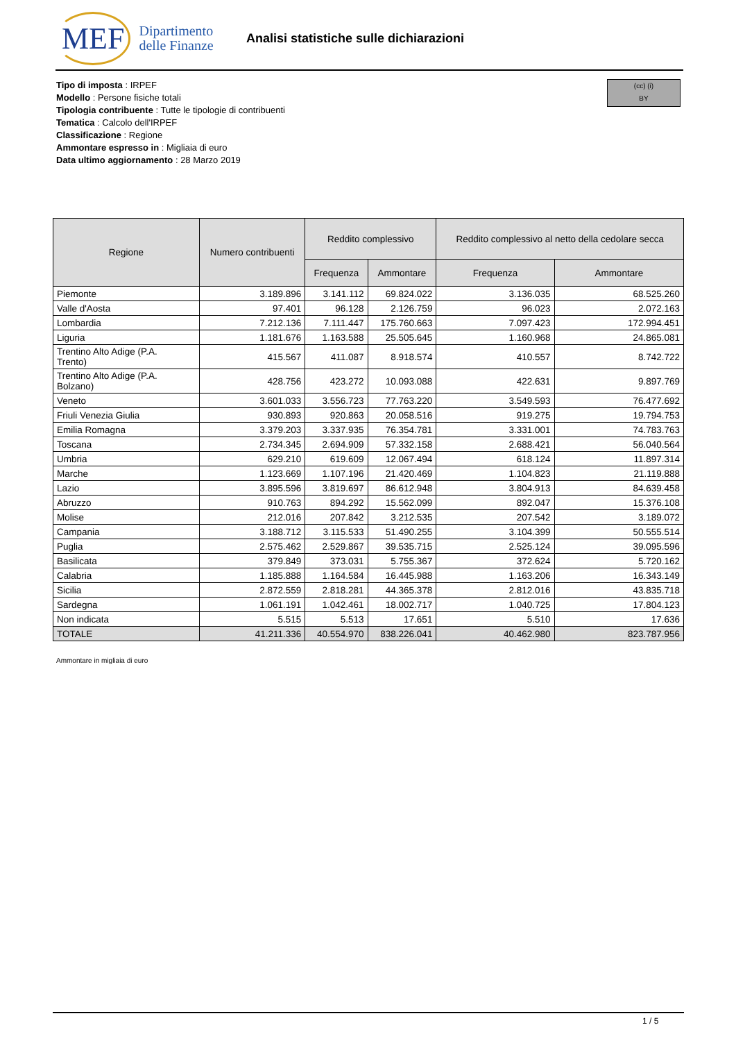MEF
Dipartimento
delle Finanze
Analisi statistiche sulle dichiarazioni
(cc) (i)
BY
Tipo di imposta : IRPEF
Modello : Persone fisiche totali
Tipologia contribuente : Tutte le tipologie di contribuenti
Tematica : Calcolo dell'IRPEF
Classificazione : Regione
Ammontare espresso in : Migliaia di euro
Data ultimo aggiornamento : 28 Marzo 2019
| Regione | Numero contribuenti | Reddito complessivo | | Reddito complessivo al netto della cedolare secca | |
| --- | --- | --- | --- | --- | --- |
| | | Frequenza | Ammontare | Frequenza | Ammontare |
| Piemonte | 3.189.896 | 3.141.112 | 69.824.022 | 3.136.035 | 68.525.260 |
| Valle d'Aosta | 97.401 | 96.128 | 2.126.759 | 96.023 | 2.072.163 |
| Lombardia | 7.212.136 | 7.111.447 | 175.760.663 | 7.097.423 | 172.994.451 |
| Liguria | 1.181.676 | 1.163.588 | 25.505.645 | 1.160.968 | 24.865.081 |
| Trentino Alto Adige (P.A. Trento) | 415.567 | 411.087 | 8.918.574 | 410.557 | 8.742.722 |
| Trentino Alto Adige (P.A. Bolzano) | 428.756 | 423.272 | 10.093.088 | 422.631 | 9.897.769 |
| Veneto | 3.601.033 | 3.556.723 | 77.763.220 | 3.549.593 | 76.477.692 |
| Friuli Venezia Giulia | 930.893 | 920.863 | 20.058.516 | 919.275 | 19.794.753 |
| Emilia Romagna | 3.379.203 | 3.337.935 | 76.354.781 | 3.331.001 | 74.783.763 |
| Toscana | 2.734.345 | 2.694.909 | 57.332.158 | 2.688.421 | 56.040.564 |
| Umbria | 629.210 | 619.609 | 12.067.494 | 618.124 | 11.897.314 |
| Marche | 1.123.669 | 1.107.196 | 21.420.469 | 1.104.823 | 21.119.888 |
| Lazio | 3.895.596 | 3.819.697 | 86.612.948 | 3.804.913 | 84.639.458 |
| Abruzzo | 910.763 | 894.292 | 15.562.099 | 892.047 | 15.376.108 |
| Molise | 212.016 | 207.842 | 3.212.535 | 207.542 | 3.189.072 |
| Campania | 3.188.712 | 3.115.533 | 51.490.255 | 3.104.399 | 50.555.514 |
| Puglia | 2.575.462 | 2.529.867 | 39.535.715 | 2.525.124 | 39.095.596 |
| Basilicata | 379.849 | 373.031 | 5.755.367 | 372.624 | 5.720.162 |
| Calabria | 1.185.888 | 1.164.584 | 16.445.988 | 1.163.206 | 16.343.149 |
| Sicilia | 2.872.559 | 2.818.281 | 44.365.378 | 2.812.016 | 43.835.718 |
| Sardegna | 1.061.191 | 1.042.461 | 18.002.717 | 1.040.725 | 17.804.123 |
| Non indicata | 5.515 | 5.513 | 17.651 | 5.510 | 17.636 |
| TOTALE | 41.211.336 | 40.554.970 | 838.226.041 | 40.462.980 | 823.787.956 |
Ammontare in migliaia di euro
1 / 5